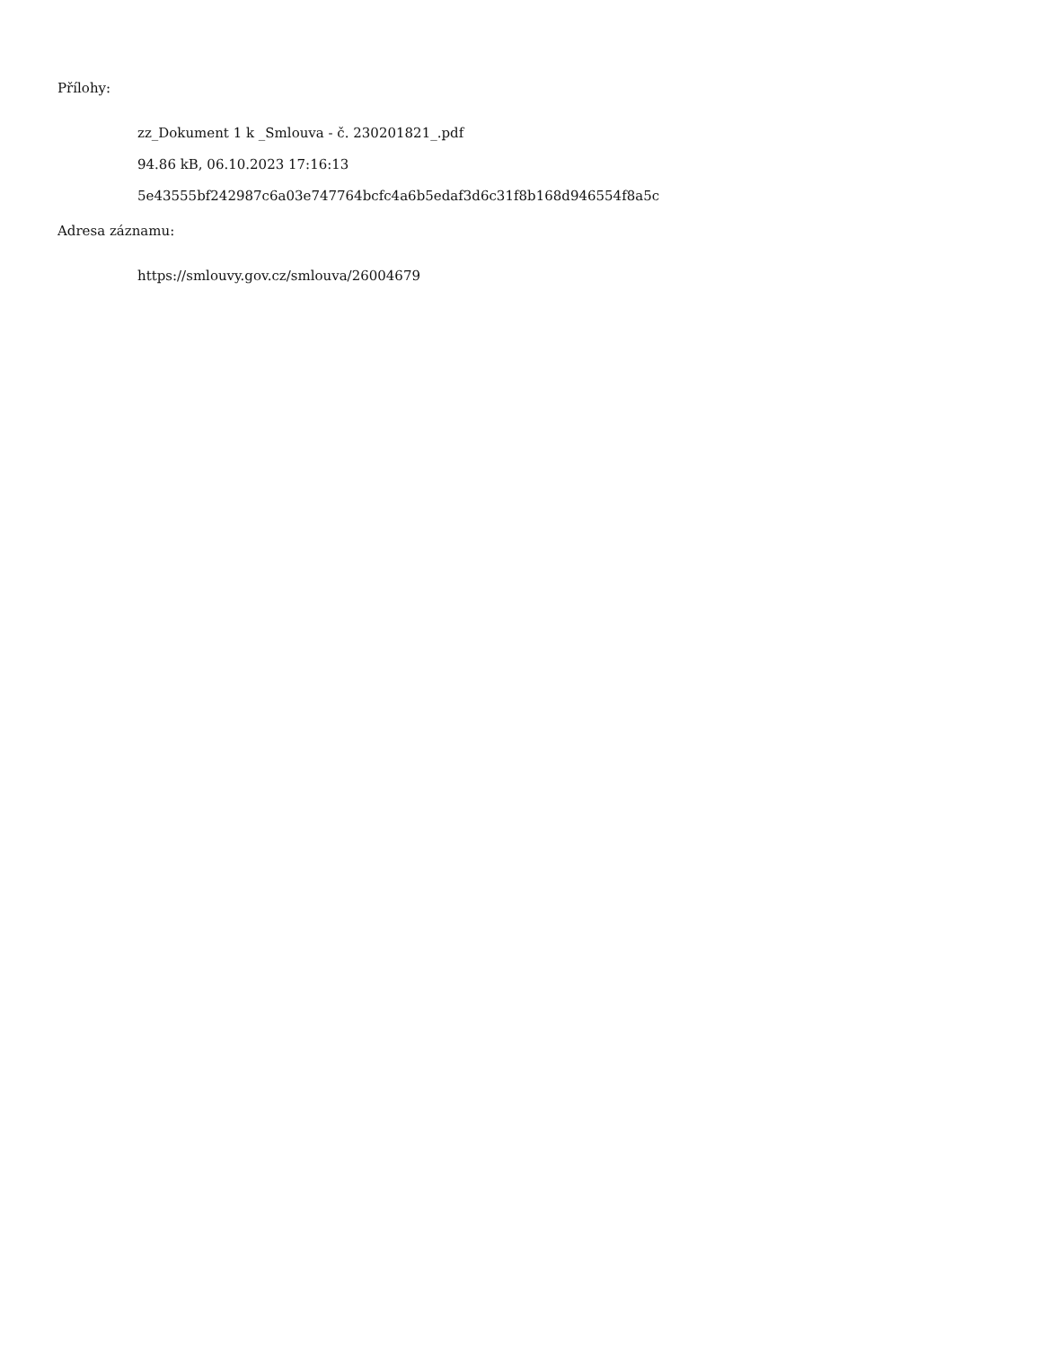Přílohy:
zz_Dokument 1 k _Smlouva - č. 230201821_.pdf
94.86 kB, 06.10.2023 17:16:13
5e43555bf242987c6a03e747764bcfc4a6b5edaf3d6c31f8b168d946554f8a5c
Adresa záznamu:
https://smlouvy.gov.cz/smlouva/26004679